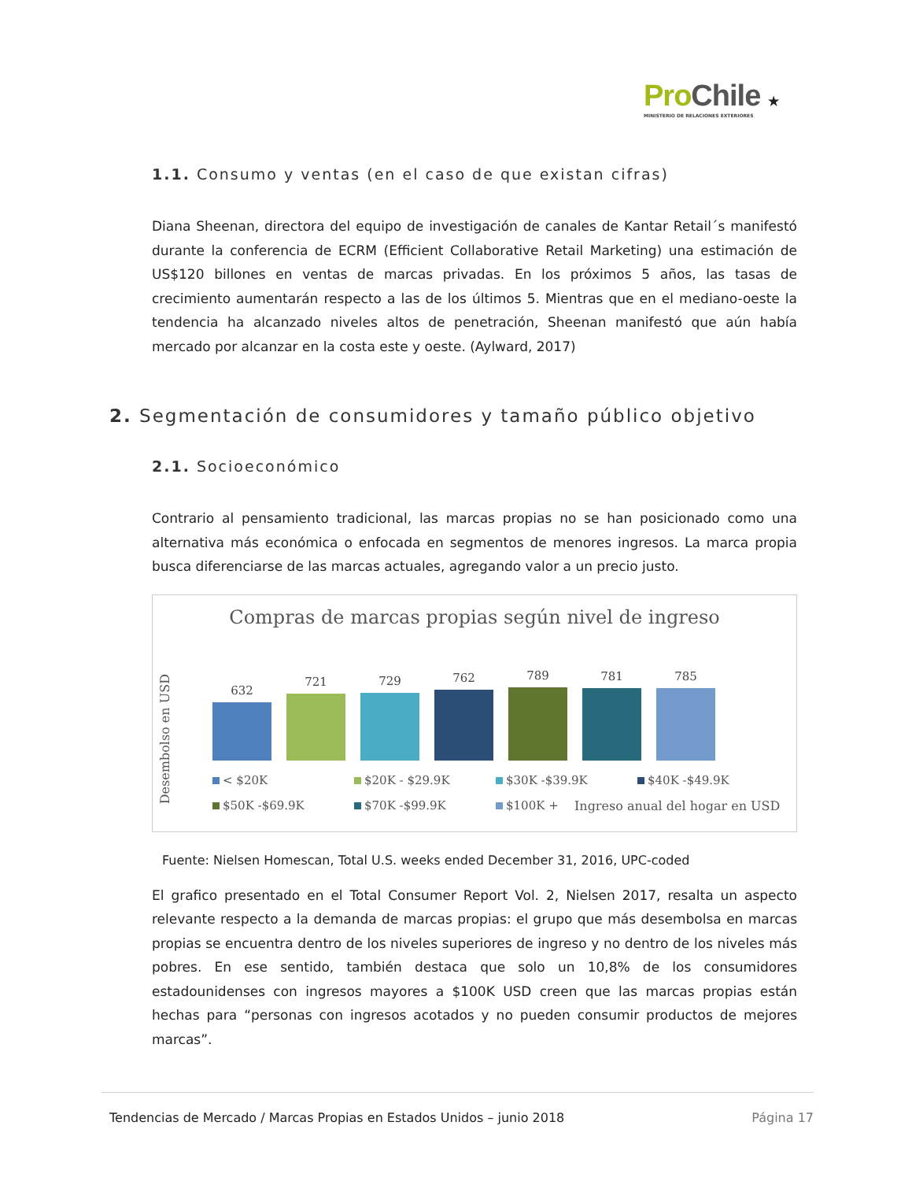Pro Chile ★
MINISTERIO DE RELACIONES EXTERIORES
1.1. Consumo y ventas (en el caso de que existan cifras)
Diana Sheenan, directora del equipo de investigación de canales de Kantar Retail´s manifestó durante la conferencia de ECRM (Efficient Collaborative Retail Marketing) una estimación de US$120 billones en ventas de marcas privadas. En los próximos 5 años, las tasas de crecimiento aumentarán respecto a las de los últimos 5. Mientras que en el mediano-oeste la tendencia ha alcanzado niveles altos de penetración, Sheenan manifestó que aún había mercado por alcanzar en la costa este y oeste. (Aylward, 2017)
2. Segmentación de consumidores y tamaño público objetivo
2.1. Socioeconómico
Contrario al pensamiento tradicional, las marcas propias no se han posicionado como una alternativa más económica o enfocada en segmentos de menores ingresos. La marca propia busca diferenciarse de las marcas actuales, agregando valor a un precio justo.
Compras de marcas propias según nivel de ingreso
Desembolso en USD
632
721
729
762
789
781
785
< $20K $20K - $29.9K $30K -$39.9K $40K -$49.9K $50K -$69.9K $70K -$99.9K $100K + Ingreso anual del hogar en USD
Fuente: Nielsen Homescan, Total U.S. weeks ended December 31, 2016, UPC-coded
El grafico presentado en el Total Consumer Report Vol. 2, Nielsen 2017, resalta un aspecto relevante respecto a la demanda de marcas propias: el grupo que más desembolsa en marcas propias se encuentra dentro de los niveles superiores de ingreso y no dentro de los niveles más pobres. En ese sentido, también destaca que solo un 10,8% de los consumidores estadounidenses con ingresos mayores a $100K USD creen que las marcas propias están hechas para “personas con ingresos acotados y no pueden consumir productos de mejores marcas”.
Tendencias de Mercado / Marcas Propias en Estados Unidos – junio 2018 Página 17